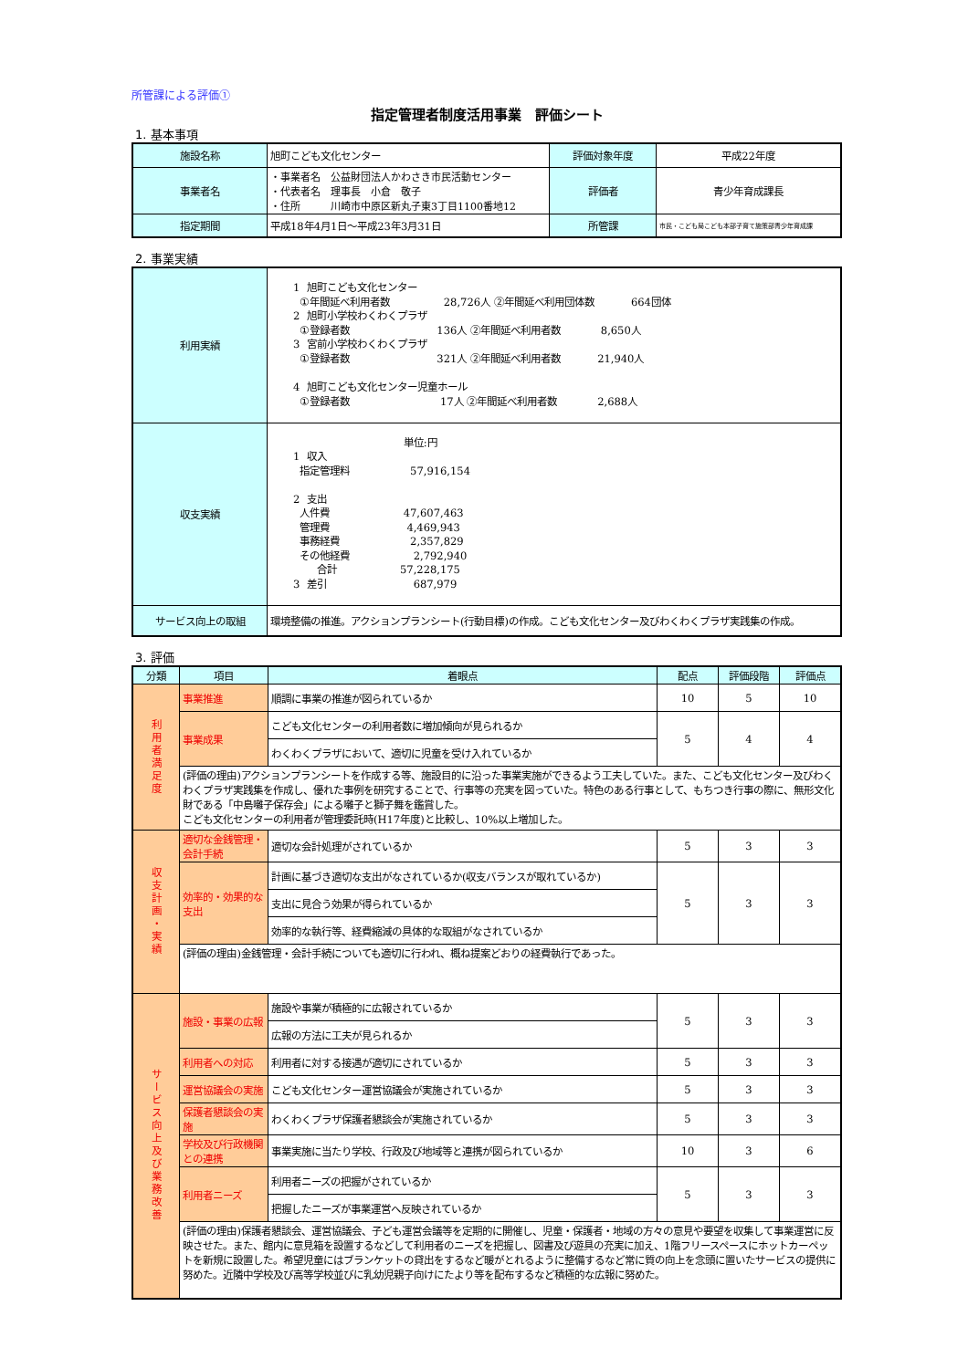所管課による評価①
指定管理者制度活用事業　評価シート
1. 基本事項
| 施設名称 | 旭町こども文化センター | 評価対象年度 | 平成22年度 |
| 事業者名 | ・事業者名 公益財団法人かわさき市民活動センター ・代表者名 理事長 小倉 敬子 ・住所 川崎市中原区新丸子東3丁目1100番地12 | 評価者 | 青少年育成課長 |
| 指定期間 | 平成18年4月1日～平成23年3月31日 | 所管課 | 市民・こども局こども本部子育て施策部青少年育成課 |
2. 事業実績
| 利用実績 | 1 旭町こども文化センター ①年間延べ利用者数 28,726人 ②年間延べ利用団体数 664団体 2 旭町小学校わくわくプラザ ①登録者数 136人 ②年間延べ利用者数 8,650人 3 宮前小学校わくわくプラザ ①登録者数 321人 ②年間延べ利用者数 21,940人 4 旭町こども文化センター児童ホール ①登録者数 17人 ②年間延べ利用者数 2,688人 |
| 収支実績 | 単位:円 1 収入 指定管理料 57,916,154 2 支出 人件費 47,607,463 管理費 4,469,943 事務経費 2,357,829 その他経費 2,792,940 合計 57,228,175 3 差引 687,979 |
| サービス向上の取組 | 環境整備の推進。アクションプランシート(行動目標)の作成。こども文化センター及びわくわくプラザ実践集の作成。 |
3. 評価
| 分類 | 項目 | 着眼点 | 配点 | 評価段階 | 評価点 |
| --- | --- | --- | --- | --- | --- |
| 利用者満足度 | 事業推進 | 順調に事業の推進が図られているか | 10 | 5 | 10 |
| | 事業成果 | こども文化センターの利用者数に増加傾向が見られるか | 5 | 4 | 4 |
| | | わくわくプラザにおいて、適切に児童を受け入れているか | | | |
| | (評価の理由)アクションプランシートを作成する等、施設目的に沿った事業実施ができるよう工夫していた。また、こども文化センター及びわくわくプラザ実践集を作成し、優れた事例を研究することで、行事等の充実を図っていた。特色のある行事として、もちつき行事の際に、無形文化財である「中島囃子保存会」による囃子と獅子舞を鑑賞した。 こども文化センターの利用者が管理委託時(H17年度)と比較し、10%以上増加した。 | | | | |
| 収支計画・実績 | 適切な金銭管理・会計手続 | 適切な会計処理がされているか | 5 | 3 | 3 |
| | 効率的・効果的な支出 | 計画に基づき適切な支出がなされているか(収支バランスが取れているか) | 5 | 3 | 3 |
| | | 支出に見合う効果が得られているか | | | |
| | | 効率的な執行等、経費縮減の具体的な取組がなされているか | | | |
| | (評価の理由)金銭管理・会計手続についても適切に行われ、概ね提案どおりの経費執行であった。 | | | | |
| サービス向上及び業務改善 | 施設・事業の広報 | 施設や事業が積極的に広報されているか | 5 | 3 | 3 |
| | | 広報の方法に工夫が見られるか | | | |
| | 利用者への対応 | 利用者に対する接遇が適切にされているか | 5 | 3 | 3 |
| | 運営協議会の実施 | こども文化センター運営協議会が実施されているか | 5 | 3 | 3 |
| | 保護者懇談会の実施 | わくわくプラザ保護者懇談会が実施されているか | 5 | 3 | 3 |
| | 学校及び行政機関との連携 | 事業実施に当たり学校、行政及び地域等と連携が図られているか | 10 | 3 | 6 |
| | 利用者ニーズ | 利用者ニーズの把握がされているか | 5 | 3 | 3 |
| | | 把握したニーズが事業運営へ反映されているか | | | |
| | (評価の理由)保護者懇談会、運営協議会、子ども運営会議等を定期的に開催し、児童・保護者・地域の方々の意見や要望を収集して事業運営に反映させた。また、館内に意見箱を設置するなどして利用者のニーズを把握し、図書及び遊具の充実に加え、1階フリースペースにホットカーペットを新規に設置した。希望児童にはブランケットの貸出をするなど暖がとれるように整備するなど常に質の向上を念頭に置いたサービスの提供に努めた。近隣中学校及び高等学校並びに乳幼児親子向けにたより等を配布するなど積極的な広報に努めた。 | | | | |